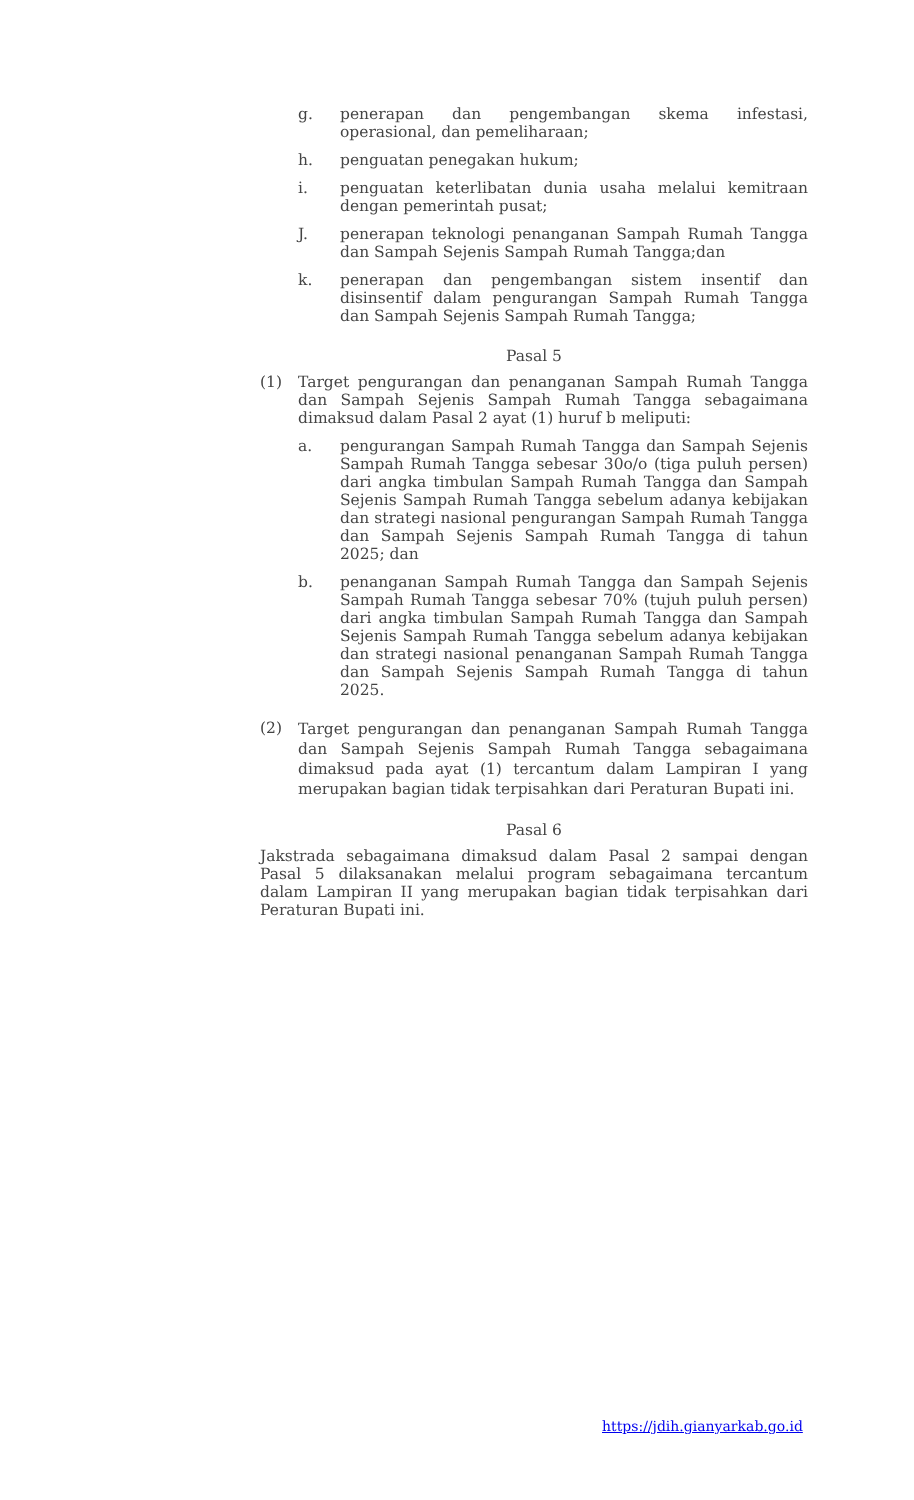g. penerapan dan pengembangan skema infestasi, operasional, dan pemeliharaan;
h. penguatan penegakan hukum;
i. penguatan keterlibatan dunia usaha melalui kemitraan dengan pemerintah pusat;
J. penerapan teknologi penanganan Sampah Rumah Tangga dan Sampah Sejenis Sampah Rumah Tangga;dan
k. penerapan dan pengembangan sistem insentif dan disinsentif dalam pengurangan Sampah Rumah Tangga dan Sampah Sejenis Sampah Rumah Tangga;
Pasal 5
(1) Target pengurangan dan penanganan Sampah Rumah Tangga dan Sampah Sejenis Sampah Rumah Tangga sebagaimana dimaksud dalam Pasal 2 ayat (1) huruf b meliputi:
a. pengurangan Sampah Rumah Tangga dan Sampah Sejenis Sampah Rumah Tangga sebesar 30o/o (tiga puluh persen) dari angka timbulan Sampah Rumah Tangga dan Sampah Sejenis Sampah Rumah Tangga sebelum adanya kebijakan dan strategi nasional pengurangan Sampah Rumah Tangga dan Sampah Sejenis Sampah Rumah Tangga di tahun 2025; dan
b. penanganan Sampah Rumah Tangga dan Sampah Sejenis Sampah Rumah Tangga sebesar 70% (tujuh puluh persen) dari angka timbulan Sampah Rumah Tangga dan Sampah Sejenis Sampah Rumah Tangga sebelum adanya kebijakan dan strategi nasional penanganan Sampah Rumah Tangga dan Sampah Sejenis Sampah Rumah Tangga di tahun 2025.
(2)
Target pengurangan dan penanganan Sampah Rumah Tangga dan Sampah Sejenis Sampah Rumah Tangga sebagaimana dimaksud pada ayat (1) tercantum dalam Lampiran I yang merupakan bagian tidak terpisahkan dari Peraturan Bupati ini.
Pasal 6
Jakstrada sebagaimana dimaksud dalam Pasal 2 sampai dengan Pasal 5 dilaksanakan melalui program sebagaimana tercantum dalam Lampiran II yang merupakan bagian tidak terpisahkan dari Peraturan Bupati ini.
https://jdih.gianyarkab.go.id